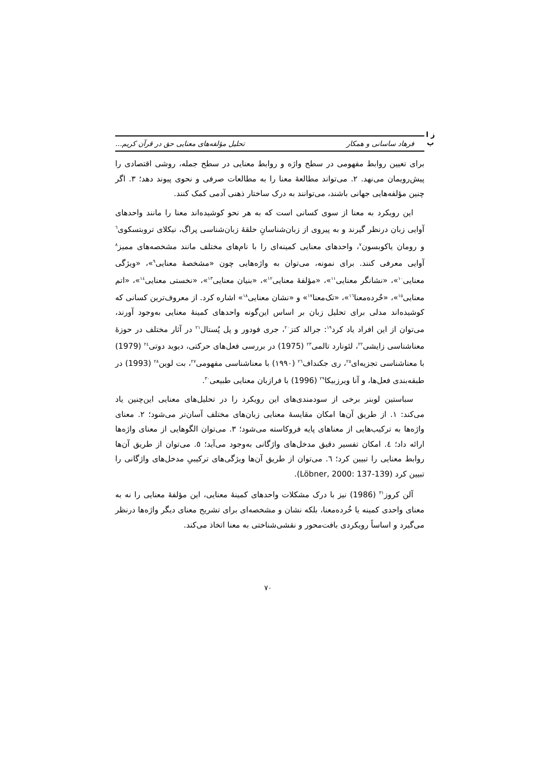ز ا
پ
فرهاد ساسانی و همکار تحلیل مؤلفه‌های معنایی حق در قرآن کریم...
برای تعیین روابط مفهومی در سطح واژه و روابط معنایی در سطح جمله، روشی اقتصادی را پیش‌رویمان می‌نهد. ۲. می‌تواند مطالعهٔ معنا را به مطالعات صرفی و نحوی پیوند دهد؛ ۳. اگر چنین مؤلفه‌هایی جهانی باشند، می‌توانند به درک ساختار ذهنی آدمی کمک کنند.
این رویکرد به معنا از سوی کسانی است که به هر نحو کوشیده‌اند معنا را مانند واحدهای آوایی زبان درنظر گیرند و به پیروی از زبان‌شناسانِ حلقهٔ زبان‌شناسی پراگ، نیکلای تروبتسکوی<sup>٦</sup> و رومان یاکوبسون<sup>٧</sup>، واحدهای معنایی کمینه‌ای را با نام‌های مختلف مانند مشخصه‌های ممیز<sup>٨</sup> آوایی معرفی کنند. برای نمونه، می‌توان به واژه‌هایی چون «مشخصهٔ معنایی<sup>٩</sup>»، «ویژگی معنایی<sup>١٠</sup>»، «نشانگر معنایی<sup>١١</sup>»، «مؤلفهٔ معنایی<sup>١٢</sup>»، «بنیان معنایی<sup>١٣</sup>»، «نخستی معنایی<sup>١٤</sup>»، «اتم معنایی<sup>١٥</sup>»، «خُرده‌معنا<sup>١٦</sup>»، «تک‌معنا<sup>١٧</sup>» و «نشان معنایی<sup>١٨</sup>» اشاره کرد. از معروف‌ترین کسانی که کوشیده‌اند مدلی برای تحلیل زبان بر اساس این‌گونه واحدهای کمینهٔ معنایی به‌وجود آورند، می‌توان از این افراد یاد کرد<sup>١٩</sup>: جرالد کتز<sup>٢٠</sup>، جری فودور و پل پُستال<sup>٢١</sup> در آثار مختلف در حوزهٔ معناشناسی زایشی<sup>٢٢</sup>، لئونارد تالمی<sup>٢٣</sup> (1975) در بررسی فعل‌های حرکتی، دیوید دوتی<sup>٢٤</sup> (1979) با معناشناسی تجزیه‌ای<sup>٢٥</sup>، ری جکنداف<sup>٢٦</sup> (۱۹۹۰) با معناشناسی مفهومی<sup>٢٧</sup>، بت لوین<sup>٢٨</sup> (1993) در طبقه‌بندی فعل‌ها، و آنا ویرزبیکا<sup>٢٩</sup> (1996) با فرازبان معنایی طبیعی<sup>٣٠</sup>.
سباستین لوبنر برخی از سودمندی‌های این رویکرد را در تحلیل‌های معنایی این‌چنین یاد می‌کند: ۱. از طریق آن‌ها امکان مقایسهٔ معنایی زبان‌های مختلف آسان‌تر می‌شود؛ ۲. معنای واژه‌ها به ترکیب‌هایی از معناهای پایه فروکاسته می‌شود؛ ۳. می‌توان الگوهایی از معنای واژه‌ها ارائه داد؛ ٤. امکان تفسیر دقیق مدخل‌های واژگانی به‌وجود می‌آید؛ ٥. می‌توان از طریق آن‌ها روابط معنایی را تبیین کرد؛ ٦. می‌توان از طریق آن‌ها ویژگی‌های ترکیبیِ مدخل‌های واژگانی را تبیین کرد (Löbner, 2000: 137-139).
آلن کروز<sup>٣١</sup> (1986) نیز با درک مشکلات واحدهای کمینهٔ معنایی، این مؤلفهٔ معنایی را نه به معنای واحدی کمینه یا خُرده‌معنا، بلکه نشان و مشخصه‌ای برای تشریح معنای دیگر واژه‌ها درنظر می‌گیرد و اساساً رویکردی بافت‌محور و نقشی‌شناختی به معنا اتخاذ می‌کند.
۷۰